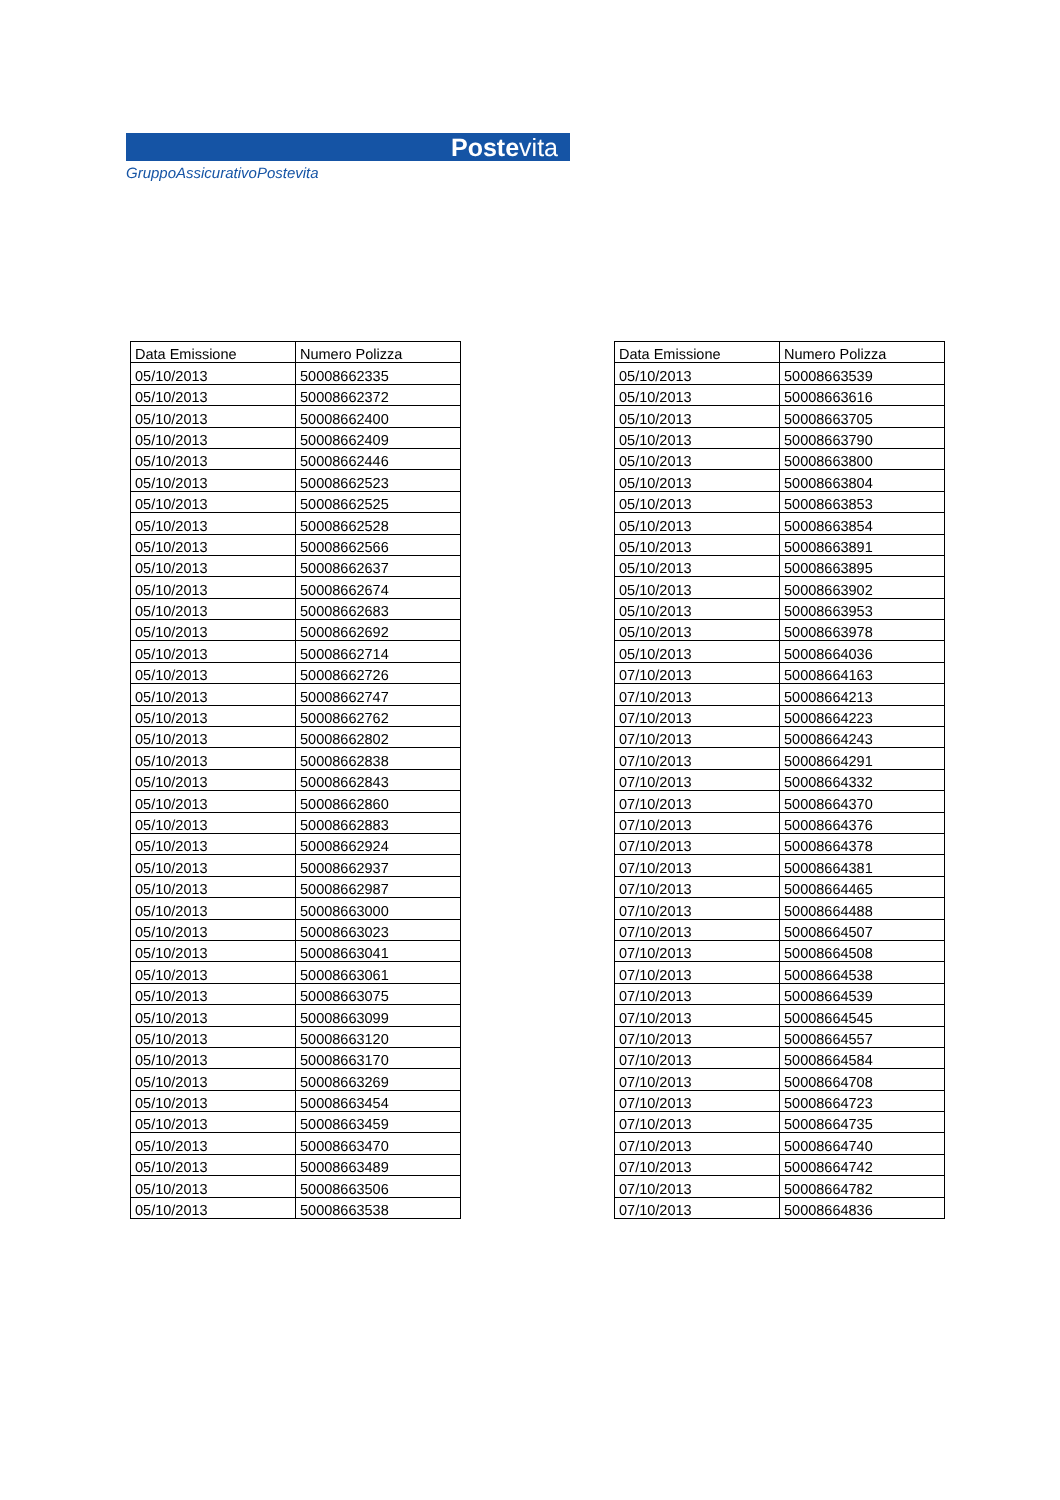Postevita
GruppoAssicurativoPostevita
| Data Emissione | Numero Polizza |
| --- | --- |
| 05/10/2013 | 50008662335 |
| 05/10/2013 | 50008662372 |
| 05/10/2013 | 50008662400 |
| 05/10/2013 | 50008662409 |
| 05/10/2013 | 50008662446 |
| 05/10/2013 | 50008662523 |
| 05/10/2013 | 50008662525 |
| 05/10/2013 | 50008662528 |
| 05/10/2013 | 50008662566 |
| 05/10/2013 | 50008662637 |
| 05/10/2013 | 50008662674 |
| 05/10/2013 | 50008662683 |
| 05/10/2013 | 50008662692 |
| 05/10/2013 | 50008662714 |
| 05/10/2013 | 50008662726 |
| 05/10/2013 | 50008662747 |
| 05/10/2013 | 50008662762 |
| 05/10/2013 | 50008662802 |
| 05/10/2013 | 50008662838 |
| 05/10/2013 | 50008662843 |
| 05/10/2013 | 50008662860 |
| 05/10/2013 | 50008662883 |
| 05/10/2013 | 50008662924 |
| 05/10/2013 | 50008662937 |
| 05/10/2013 | 50008662987 |
| 05/10/2013 | 50008663000 |
| 05/10/2013 | 50008663023 |
| 05/10/2013 | 50008663041 |
| 05/10/2013 | 50008663061 |
| 05/10/2013 | 50008663075 |
| 05/10/2013 | 50008663099 |
| 05/10/2013 | 50008663120 |
| 05/10/2013 | 50008663170 |
| 05/10/2013 | 50008663269 |
| 05/10/2013 | 50008663454 |
| 05/10/2013 | 50008663459 |
| 05/10/2013 | 50008663470 |
| 05/10/2013 | 50008663489 |
| 05/10/2013 | 50008663506 |
| 05/10/2013 | 50008663538 |
| Data Emissione | Numero Polizza |
| --- | --- |
| 05/10/2013 | 50008663539 |
| 05/10/2013 | 50008663616 |
| 05/10/2013 | 50008663705 |
| 05/10/2013 | 50008663790 |
| 05/10/2013 | 50008663800 |
| 05/10/2013 | 50008663804 |
| 05/10/2013 | 50008663853 |
| 05/10/2013 | 50008663854 |
| 05/10/2013 | 50008663891 |
| 05/10/2013 | 50008663895 |
| 05/10/2013 | 50008663902 |
| 05/10/2013 | 50008663953 |
| 05/10/2013 | 50008663978 |
| 05/10/2013 | 50008664036 |
| 07/10/2013 | 50008664163 |
| 07/10/2013 | 50008664213 |
| 07/10/2013 | 50008664223 |
| 07/10/2013 | 50008664243 |
| 07/10/2013 | 50008664291 |
| 07/10/2013 | 50008664332 |
| 07/10/2013 | 50008664370 |
| 07/10/2013 | 50008664376 |
| 07/10/2013 | 50008664378 |
| 07/10/2013 | 50008664381 |
| 07/10/2013 | 50008664465 |
| 07/10/2013 | 50008664488 |
| 07/10/2013 | 50008664507 |
| 07/10/2013 | 50008664508 |
| 07/10/2013 | 50008664538 |
| 07/10/2013 | 50008664539 |
| 07/10/2013 | 50008664545 |
| 07/10/2013 | 50008664557 |
| 07/10/2013 | 50008664584 |
| 07/10/2013 | 50008664708 |
| 07/10/2013 | 50008664723 |
| 07/10/2013 | 50008664735 |
| 07/10/2013 | 50008664740 |
| 07/10/2013 | 50008664742 |
| 07/10/2013 | 50008664782 |
| 07/10/2013 | 50008664836 |